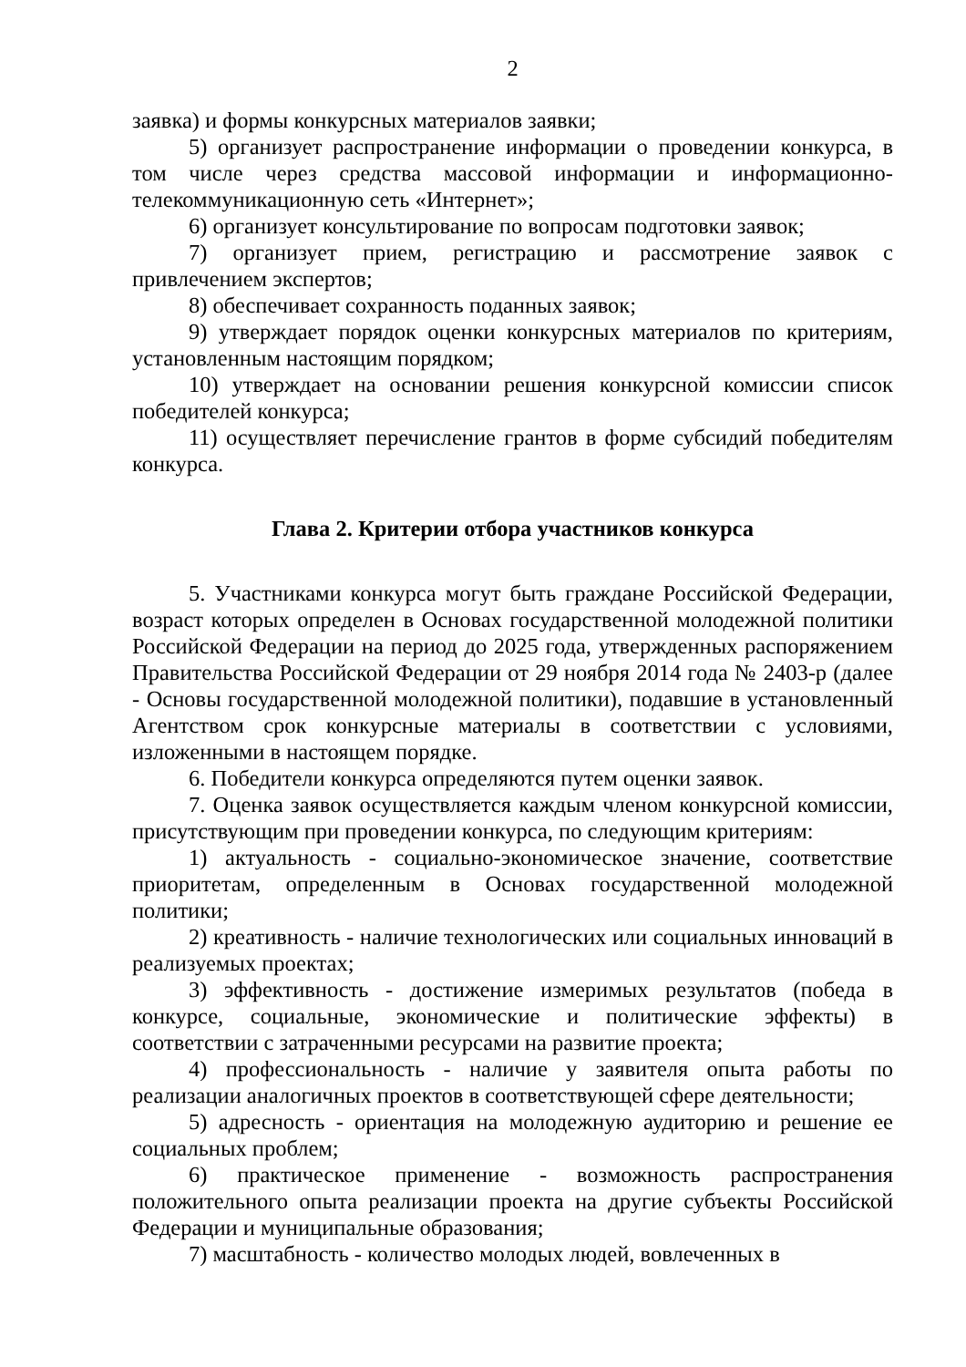2
заявка) и формы конкурсных материалов заявки;
5) организует распространение информации о проведении конкурса, в том числе через средства массовой информации и информационно-телекоммуникационную сеть «Интернет»;
6) организует консультирование по вопросам подготовки заявок;
7) организует прием, регистрацию и рассмотрение заявок с привлечением экспертов;
8) обеспечивает сохранность поданных заявок;
9) утверждает порядок оценки конкурсных материалов по критериям, установленным настоящим порядком;
10) утверждает на основании решения конкурсной комиссии список победителей конкурса;
11) осуществляет перечисление грантов в форме субсидий победителям конкурса.
Глава 2. Критерии отбора участников конкурса
5. Участниками конкурса могут быть граждане Российской Федерации, возраст которых определен в Основах государственной молодежной политики Российской Федерации на период до 2025 года, утвержденных распоряжением Правительства Российской Федерации от 29 ноября 2014 года № 2403-р (далее - Основы государственной молодежной политики), подавшие в установленный Агентством срок конкурсные материалы в соответствии с условиями, изложенными в настоящем порядке.
6. Победители конкурса определяются путем оценки заявок.
7. Оценка заявок осуществляется каждым членом конкурсной комиссии, присутствующим при проведении конкурса, по следующим критериям:
1) актуальность - социально-экономическое значение, соответствие приоритетам, определенным в Основах государственной молодежной политики;
2) креативность - наличие технологических или социальных инноваций в реализуемых проектах;
3) эффективность - достижение измеримых результатов (победа в конкурсе, социальные, экономические и политические эффекты) в соответствии с затраченными ресурсами на развитие проекта;
4) профессиональность - наличие у заявителя опыта работы по реализации аналогичных проектов в соответствующей сфере деятельности;
5) адресность - ориентация на молодежную аудиторию и решение ее социальных проблем;
6) практическое применение - возможность распространения положительного опыта реализации проекта на другие субъекты Российской Федерации и муниципальные образования;
7) масштабность - количество молодых людей, вовлеченных в